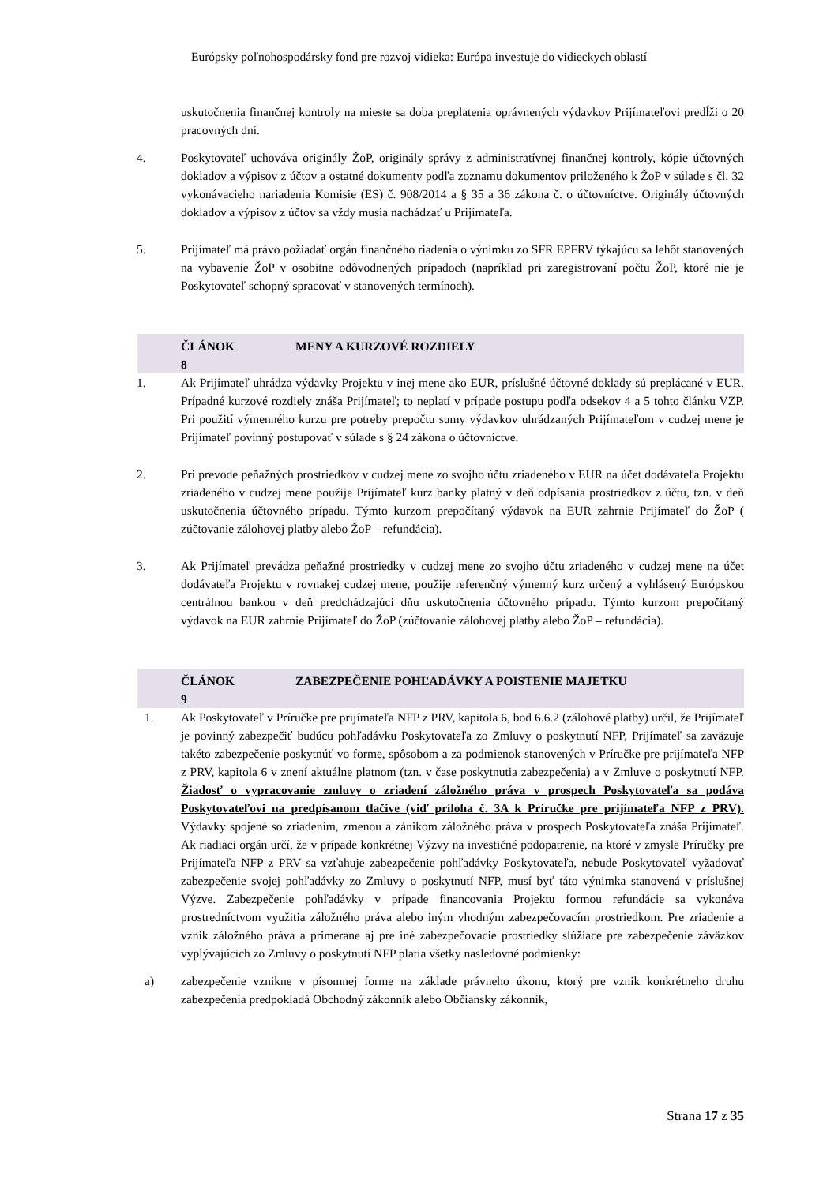Európsky poľnohospodársky fond pre rozvoj vidieka: Európa investuje do vidieckych oblastí
uskutočnenia finančnej kontroly na mieste sa doba preplatenia oprávnených výdavkov Prijímateľovi predĺži o 20 pracovných dní.
4. Poskytovateľ uchováva originály ŽoP, originály správy z administratívnej finančnej kontroly, kópie účtovných dokladov a výpisov z účtov a ostatné dokumenty podľa zoznamu dokumentov priloženého k ŽoP v súlade s čl. 32 vykonávacieho nariadenia Komisie (ES) č. 908/2014 a § 35 a 36 zákona č. o účtovníctve. Originály účtovných dokladov a výpisov z účtov sa vždy musia nachádzať u Prijímateľa.
5. Prijímateľ má právo požiadať orgán finančného riadenia o výnimku zo SFR EPFRV týkajúcu sa lehôt stanovených na vybavenie ŽoP v osobitne odôvodnených prípadoch (napríklad pri zaregistrovaní počtu ŽoP, ktoré nie je Poskytovateľ schopný spracovať v stanovených termínoch).
ČLÁNOK
8
MENY A KURZOVÉ ROZDIELY
1. Ak Prijímateľ uhrádza výdavky Projektu v inej mene ako EUR, príslušné účtovné doklady sú preplácané v EUR. Prípadné kurzové rozdiely znáša Prijímateľ; to neplatí v prípade postupu podľa odsekov 4 a 5 tohto článku VZP. Pri použití výmenného kurzu pre potreby prepočtu sumy výdavkov uhrádzaných Prijímateľom v cudzej mene je Prijímateľ povinný postupovať v súlade s § 24 zákona o účtovníctve.
2. Pri prevode peňažných prostriedkov v cudzej mene zo svojho účtu zriadeného v EUR na účet dodávateľa Projektu zriadeného v cudzej mene použije Prijímateľ kurz banky platný v deň odpísania prostriedkov z účtu, tzn. v deň uskutočnenia účtovného prípadu. Týmto kurzom prepočítaný výdavok na EUR zahrnie Prijímateľ do ŽoP ( zúčtovanie zálohovej platby alebo ŽoP – refundácia).
3. Ak Prijímateľ prevádza peňažné prostriedky v cudzej mene zo svojho účtu zriadeného v cudzej mene na účet dodávateľa Projektu v rovnakej cudzej mene, použije referenčný výmenný kurz určený a vyhlásený Európskou centrálnou bankou v deň predchádzajúci dňu uskutočnenia účtovného prípadu. Týmto kurzom prepočítaný výdavok na EUR zahrnie Prijímateľ do ŽoP (zúčtovanie zálohovej platby alebo ŽoP – refundácia).
ČLÁNOK
9
ZABEZPEČENIE POHĽADÁVKY A POISTENIE MAJETKU
1. Ak Poskytovateľ v Príručke pre prijímateľa NFP z PRV, kapitola 6, bod 6.6.2 (zálohové platby) určil, že Prijímateľ je povinný zabezpečiť budúcu pohľadávku Poskytovateľa zo Zmluvy o poskytnutí NFP, Prijímateľ sa zaväzuje takéto zabezpečenie poskytnúť vo forme, spôsobom a za podmienok stanovených v Príručke pre prijímateľa NFP z PRV, kapitola 6 v znení aktuálne platnom (tzn. v čase poskytnutia zabezpečenia) a v Zmluve o poskytnutí NFP. Žiadosť o vypracovanie zmluvy o zriadení záložného práva v prospech Poskytovateľa sa podáva Poskytovateľovi na predpísanom tlačive (viď príloha č. 3A k Príručke pre prijímateľa NFP z PRV). Výdavky spojené so zriadením, zmenou a zánikom záložného práva v prospech Poskytovateľa znáša Prijímateľ. Ak riadiaci orgán určí, že v prípade konkrétnej Výzvy na investičné podopatrenie, na ktoré v zmysle Príručky pre Prijímateľa NFP z PRV sa vzťahuje zabezpečenie pohľadávky Poskytovateľa, nebude Poskytovateľ vyžadovať zabezpečenie svojej pohľadávky zo Zmluvy o poskytnutí NFP, musí byť táto výnimka stanovená v príslušnej Výzve. Zabezpečenie pohľadávky v prípade financovania Projektu formou refundácie sa vykonáva prostredníctvom využitia záložného práva alebo iným vhodným zabezpečovacím prostriedkom. Pre zriadenie a vznik záložného práva a primerane aj pre iné zabezpečovacie prostriedky slúžiace pre zabezpečenie záväzkov vyplývajúcich zo Zmluvy o poskytnutí NFP platia všetky nasledovné podmienky:
a) zabezpečenie vznikne v písomnej forme na základe právneho úkonu, ktorý pre vznik konkrétneho druhu zabezpečenia predpokladá Obchodný zákonník alebo Občiansky zákonník,
Strana 17 z 35